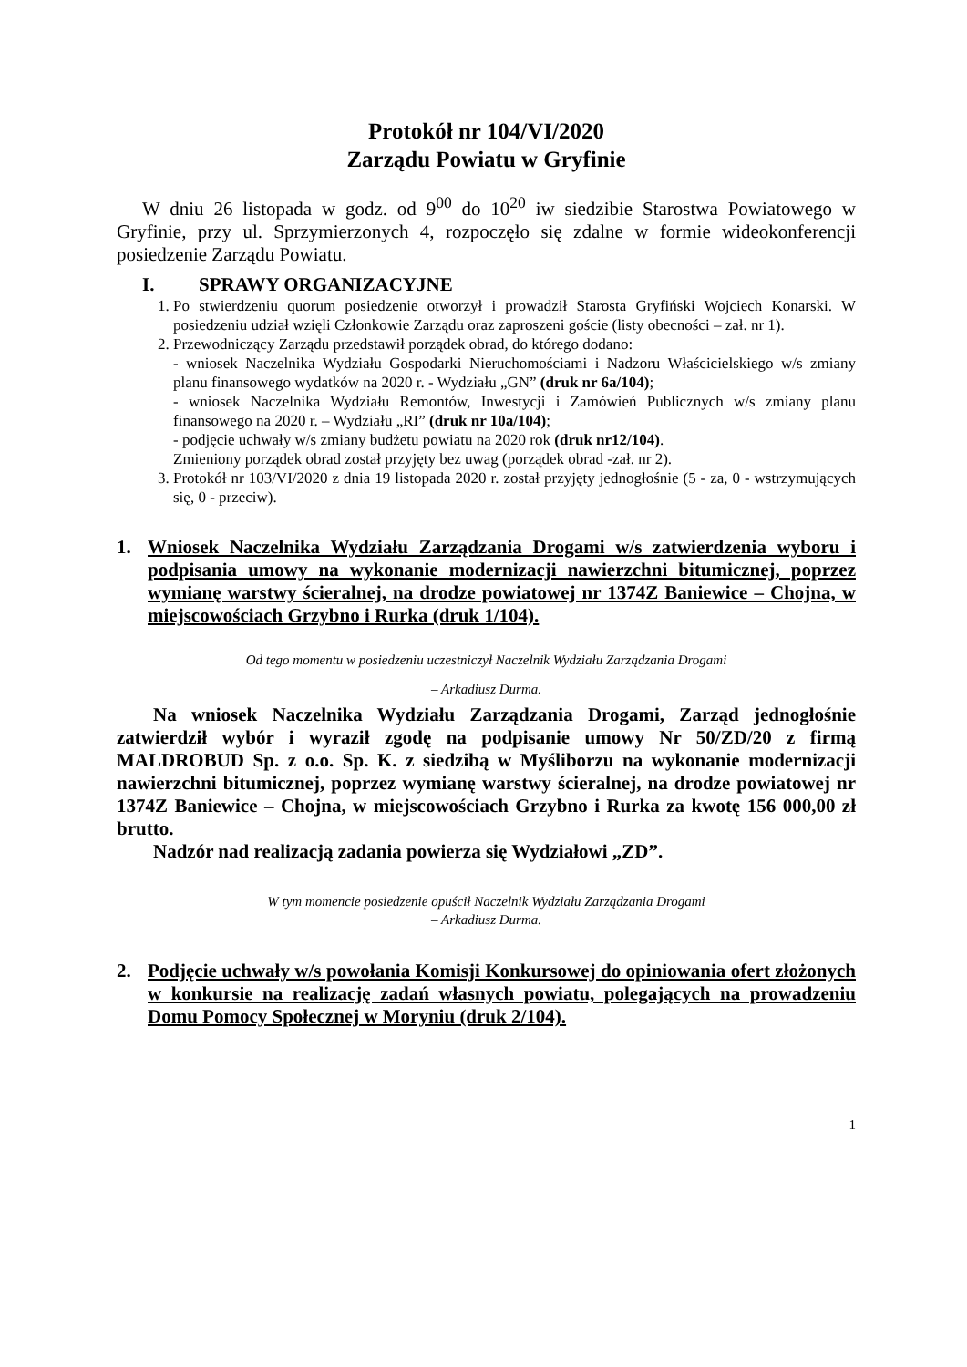Protokół nr 104/VI/2020
Zarządu Powiatu w Gryfinie
W dniu 26 listopada w godz. od 9<sup>00</sup> do 10<sup>20</sup> iw siedzibie Starostwa Powiatowego w Gryfinie, przy ul. Sprzymierzonych 4, rozpoczęło się zdalne w formie wideokonferencji posiedzenie Zarządu Powiatu.
I. SPRAWY ORGANIZACYJNE
1. Po stwierdzeniu quorum posiedzenie otworzył i prowadził Starosta Gryfiński Wojciech Konarski. W posiedzeniu udział wzięli Członkowie Zarządu oraz zaproszeni goście (listy obecności – zał. nr 1).
2. Przewodniczący Zarządu przedstawił porządek obrad, do którego dodano:
- wniosek Naczelnika Wydziału Gospodarki Nieruchomościami i Nadzoru Właścicielskiego w/s zmiany planu finansowego wydatków na 2020 r. - Wydziału „GN” (druk nr 6a/104);
- wniosek Naczelnika Wydziału Remontów, Inwestycji i Zamówień Publicznych w/s zmiany planu finansowego na 2020 r. – Wydziału „RI” (druk nr 10a/104);
- podjęcie uchwały w/s zmiany budżetu powiatu na 2020 rok (druk nr12/104).
Zmieniony porządek obrad został przyjęty bez uwag (porządek obrad -zał. nr 2).
3. Protokół nr 103/VI/2020 z dnia 19 listopada 2020 r. został przyjęty jednogłośnie (5 - za, 0 - wstrzymujących się, 0 - przeciw).
1. Wniosek Naczelnika Wydziału Zarządzania Drogami w/s zatwierdzenia wyboru i podpisania umowy na wykonanie modernizacji nawierzchni bitumicznej, poprzez wymianę warstwy ścieralnej, na drodze powiatowej nr 1374Z Baniewice – Chojna, w miejscowościach Grzybno i Rurka (druk 1/104).
Od tego momentu w posiedzeniu uczestniczył Naczelnik Wydziału Zarządzania Drogami
– Arkadiusz Durma.
Na wniosek Naczelnika Wydziału Zarządzania Drogami, Zarząd jednogłośnie zatwierdził wybór i wyraził zgodę na podpisanie umowy Nr 50/ZD/20 z firmą MALDROBUD Sp. z o.o. Sp. K. z siedzibą w Myśliborzu na wykonanie modernizacji nawierzchni bitumicznej, poprzez wymianę warstwy ścieralnej, na drodze powiatowej nr 1374Z Baniewice – Chojna, w miejscowościach Grzybno i Rurka za kwotę 156 000,00 zł brutto.
Nadzór nad realizacją zadania powierza się Wydziałowi „ZD”.
W tym momencie posiedzenie opuścił Naczelnik Wydziału Zarządzania Drogami
– Arkadiusz Durma.
2. Podjęcie uchwały w/s powołania Komisji Konkursowej do opiniowania ofert złożonych w konkursie na realizację zadań własnych powiatu, polegających na prowadzeniu Domu Pomocy Społecznej w Moryniu (druk 2/104).
1